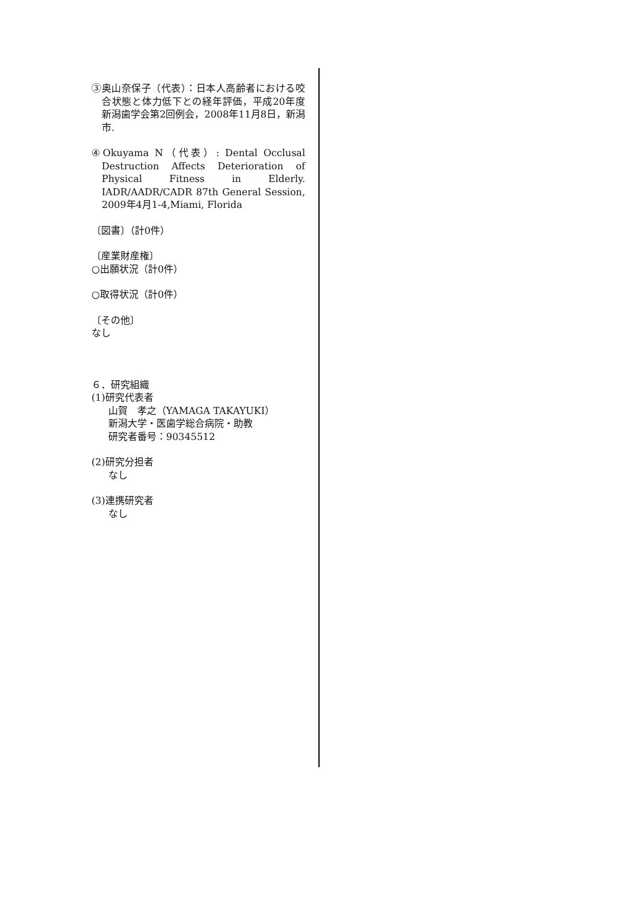③奥山奈保子（代表）：日本人高齢者における咬合状態と体力低下との経年評価，平成20年度新潟歯学会第2回例会，2008年11月8日，新潟市.
④Okuyama N（代表）: Dental Occlusal Destruction Affects Deterioration of Physical Fitness in Elderly. IADR/AADR/CADR 87th General Session, 2009年4月1-4,Miami, Florida
〔図書〕（計0件）
〔産業財産権〕
○出願状況（計0件）
○取得状況（計0件）
〔その他〕
なし
６．研究組織
(1)研究代表者
山賀　孝之（YAMAGA TAKAYUKI）
新潟大学・医歯学総合病院・助教
研究者番号：90345512
(2)研究分担者
なし
(3)連携研究者
なし